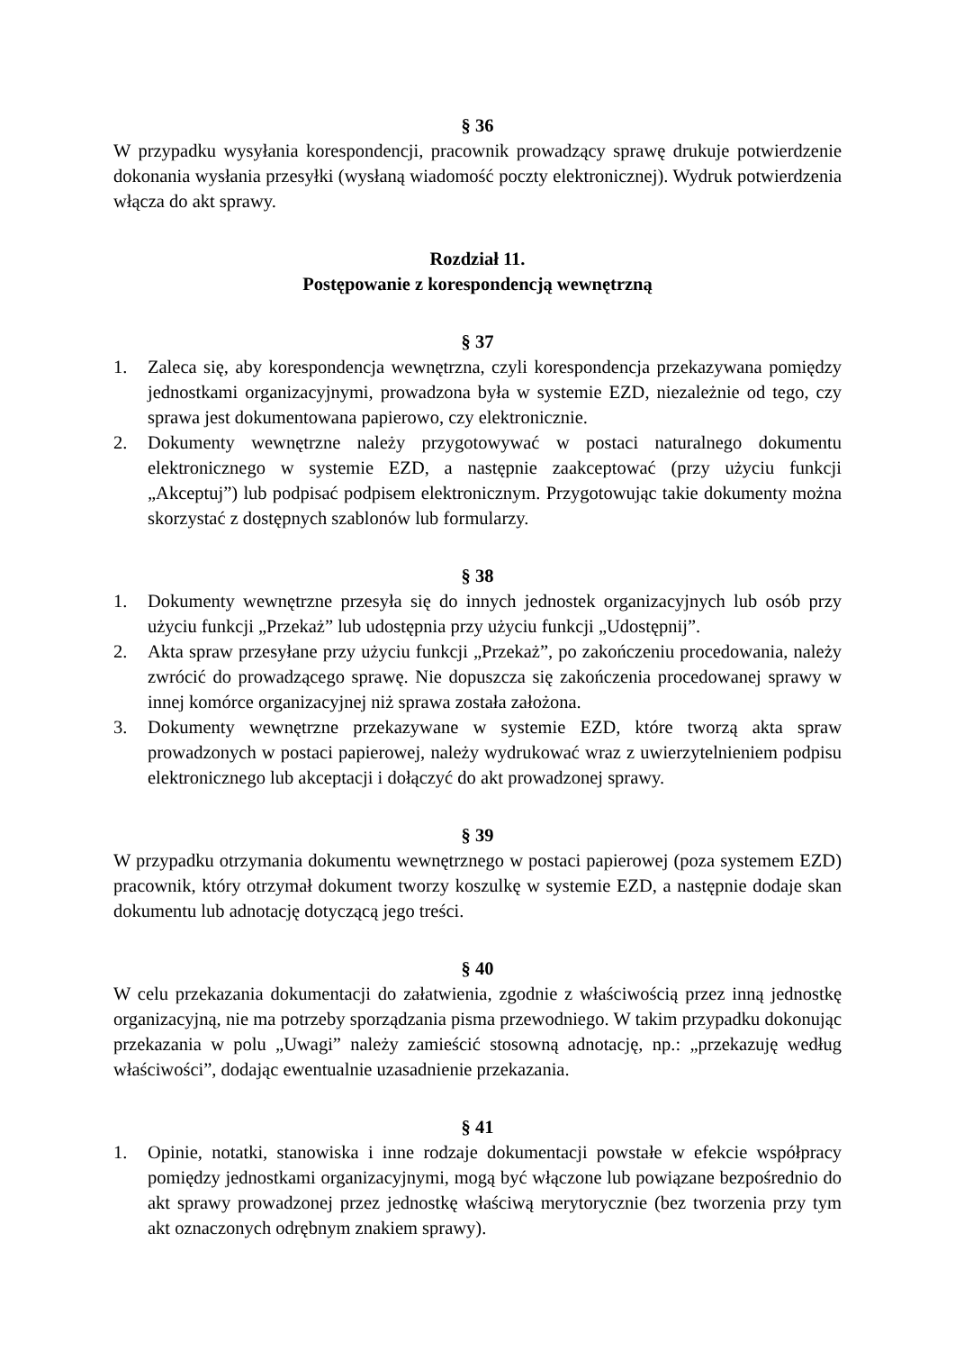§ 36
W przypadku wysyłania korespondencji, pracownik prowadzący sprawę drukuje potwierdzenie dokonania wysłania przesyłki (wysłaną wiadomość poczty elektronicznej). Wydruk potwierdzenia włącza do akt sprawy.
Rozdział 11.
Postępowanie z korespondencją wewnętrzną
§ 37
1. Zaleca się, aby korespondencja wewnętrzna, czyli korespondencja przekazywana pomiędzy jednostkami organizacyjnymi, prowadzona była w systemie EZD, niezależnie od tego, czy sprawa jest dokumentowana papierowo, czy elektronicznie.
2. Dokumenty wewnętrzne należy przygotowywać w postaci naturalnego dokumentu elektronicznego w systemie EZD, a następnie zaakceptować (przy użyciu funkcji „Akceptuj”) lub podpisać podpisem elektronicznym. Przygotowując takie dokumenty można skorzystać z dostępnych szablonów lub formularzy.
§ 38
1. Dokumenty wewnętrzne przesyła się do innych jednostek organizacyjnych lub osób przy użyciu funkcji „Przekaż” lub udostępnia przy użyciu funkcji „Udostępnij”.
2. Akta spraw przesyłane przy użyciu funkcji „Przekaż”, po zakończeniu procedowania, należy zwrócić do prowadzącego sprawę. Nie dopuszcza się zakończenia procedowanej sprawy w innej komórce organizacyjnej niż sprawa została założona.
3. Dokumenty wewnętrzne przekazywane w systemie EZD, które tworzą akta spraw prowadzonych w postaci papierowej, należy wydrukować wraz z uwierzytelnieniem podpisu elektronicznego lub akceptacji i dołączyć do akt prowadzonej sprawy.
§ 39
W przypadku otrzymania dokumentu wewnętrznego w postaci papierowej (poza systemem EZD) pracownik, który otrzymał dokument tworzy koszulkę w systemie EZD, a następnie dodaje skan dokumentu lub adnotację dotyczącą jego treści.
§ 40
W celu przekazania dokumentacji do załatwienia, zgodnie z właściwością przez inną jednostkę organizacyjną, nie ma potrzeby sporządzania pisma przewodniego. W takim przypadku dokonując przekazania w polu „Uwagi” należy zamieścić stosowną adnotację, np.: „przekazuję według właściwości”, dodając ewentualnie uzasadnienie przekazania.
§ 41
1. Opinie, notatki, stanowiska i inne rodzaje dokumentacji powstałe w efekcie współpracy pomiędzy jednostkami organizacyjnymi, mogą być włączone lub powiązane bezpośrednio do akt sprawy prowadzonej przez jednostkę właściwą merytorycznie (bez tworzenia przy tym akt oznaczonych odrębnym znakiem sprawy).